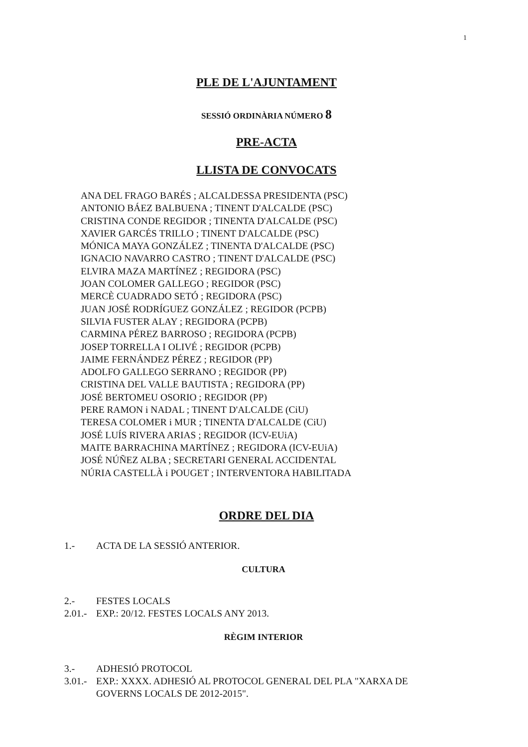1
PLE DE L'AJUNTAMENT
SESSIÓ ORDINÀRIA NÚMERO 8
PRE-ACTA
LLISTA DE CONVOCATS
ANA DEL FRAGO BARÉS ; ALCALDESSA PRESIDENTA (PSC)
ANTONIO BÁEZ BALBUENA ; TINENT D'ALCALDE (PSC)
CRISTINA CONDE REGIDOR ; TINENTA D'ALCALDE (PSC)
XAVIER GARCÉS TRILLO ; TINENT D'ALCALDE (PSC)
MÓNICA MAYA GONZÁLEZ ; TINENTA D'ALCALDE (PSC)
IGNACIO NAVARRO CASTRO ; TINENT D'ALCALDE (PSC)
ELVIRA MAZA MARTÍNEZ ; REGIDORA (PSC)
JOAN COLOMER GALLEGO ; REGIDOR (PSC)
MERCÈ CUADRADO SETÓ ; REGIDORA (PSC)
JUAN JOSÉ RODRÍGUEZ GONZÁLEZ ; REGIDOR (PCPB)
SILVIA FUSTER ALAY ; REGIDORA (PCPB)
CARMINA PÉREZ BARROSO ; REGIDORA (PCPB)
JOSEP TORRELLA I OLIVÉ ; REGIDOR (PCPB)
JAIME FERNÁNDEZ PÉREZ ; REGIDOR (PP)
ADOLFO GALLEGO SERRANO ; REGIDOR (PP)
CRISTINA DEL VALLE BAUTISTA ; REGIDORA (PP)
JOSÉ BERTOMEU OSORIO ; REGIDOR (PP)
PERE RAMON i NADAL ; TINENT D'ALCALDE (CiU)
TERESA COLOMER i MUR ; TINENTA D'ALCALDE (CiU)
JOSÉ LUÍS RIVERA ARIAS ; REGIDOR (ICV-EUiA)
MAITE BARRACHINA MARTÍNEZ ; REGIDORA (ICV-EUiA)
JOSÉ NÚÑEZ ALBA ; SECRETARI GENERAL ACCIDENTAL
NÚRIA CASTELLÀ i POUGET ; INTERVENTORA HABILITADA
ORDRE DEL DIA
1.- ACTA DE LA SESSIÓ ANTERIOR.
CULTURA
2.- FESTES LOCALS
2.01.- EXP.: 20/12. FESTES LOCALS ANY 2013.
RÈGIM INTERIOR
3.- ADHESIÓ PROTOCOL
3.01.- EXP.: XXXX. ADHESIÓ AL PROTOCOL GENERAL DEL PLA "XARXA DE GOVERNS LOCALS DE 2012-2015".